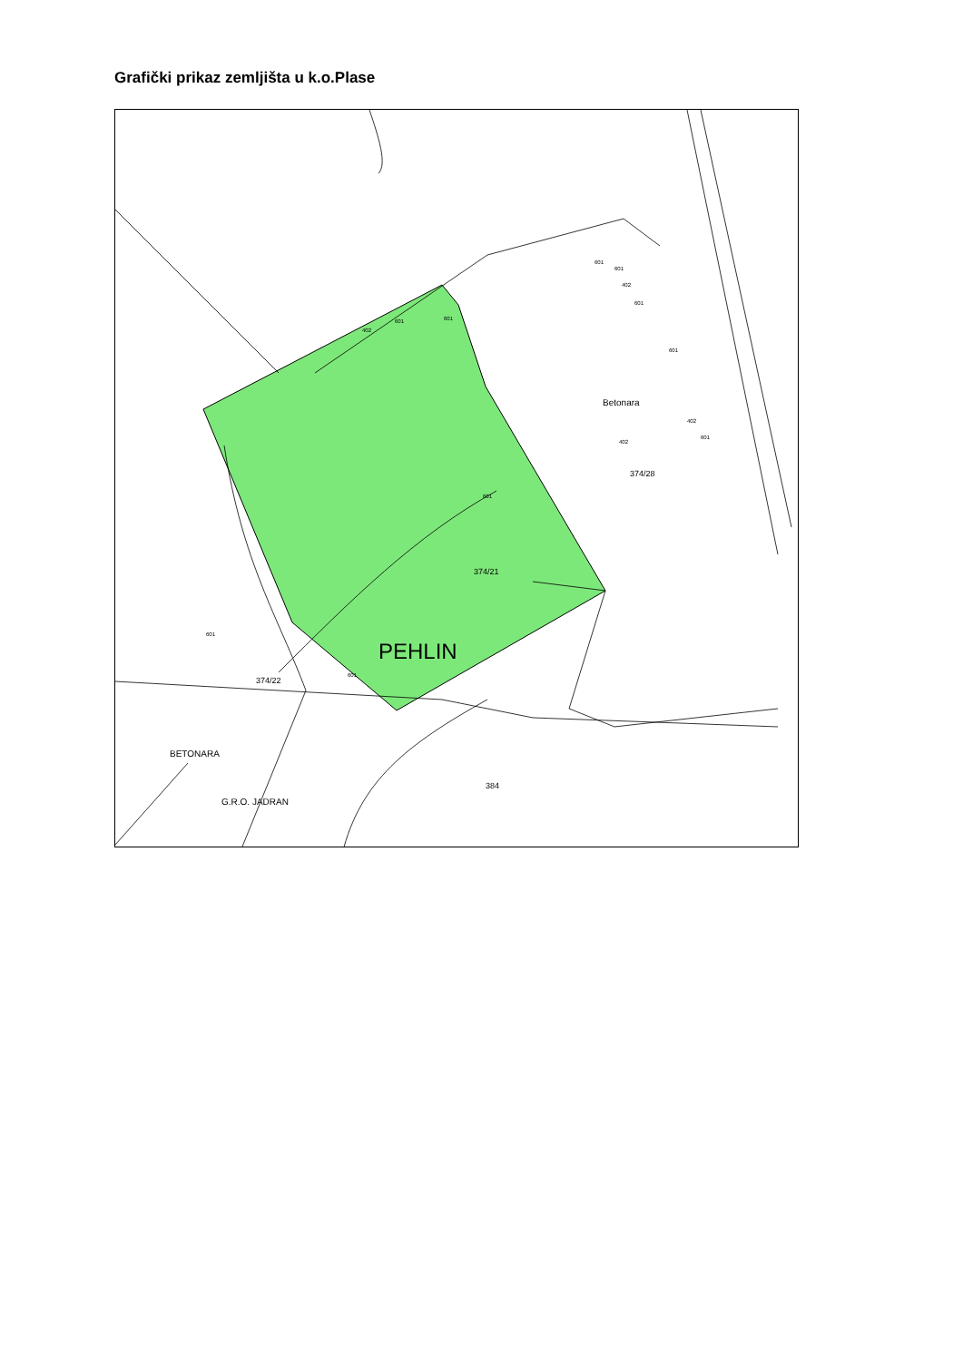Grafički prikaz zemljišta u k.o.Plase
Betonara
374/28
374/21
374/22
PEHLIN
BETONARA
G.R.O. JADRAN
384
402
601
601
601
601
402
601
601
402
601
402
601
601
601